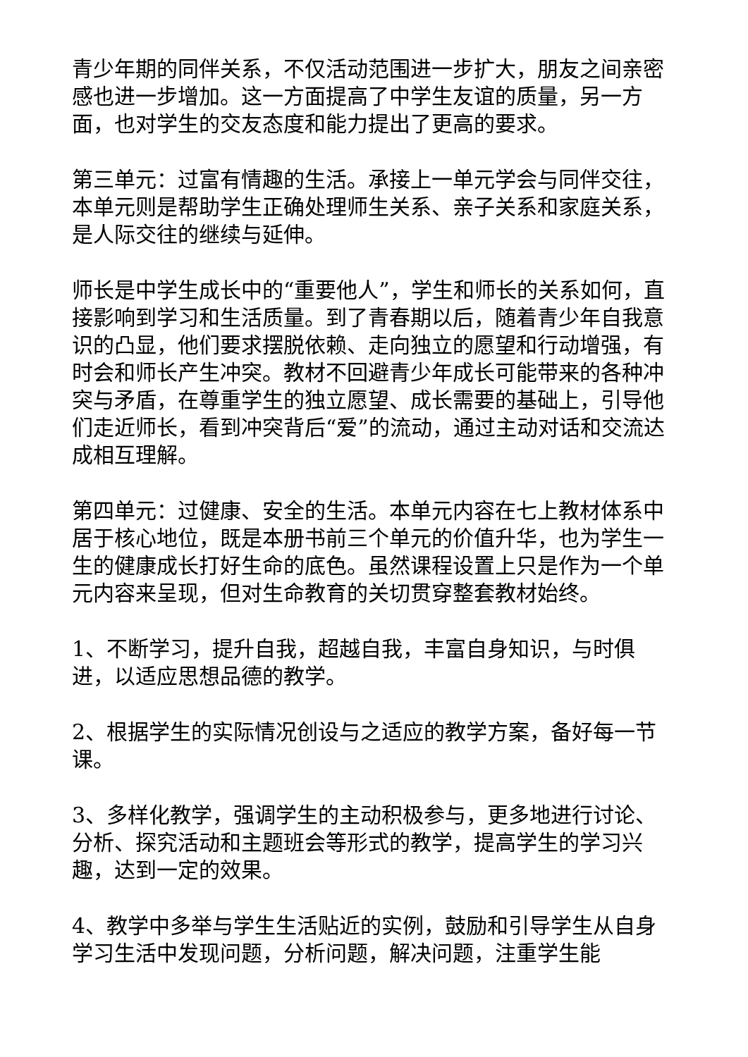青少年期的同伴关系，不仅活动范围进一步扩大，朋友之间亲密感也进一步增加。这一方面提高了中学生友谊的质量，另一方面，也对学生的交友态度和能力提出了更高的要求。
第三单元：过富有情趣的生活。承接上一单元学会与同伴交往，本单元则是帮助学生正确处理师生关系、亲子关系和家庭关系，是人际交往的继续与延伸。
师长是中学生成长中的“重要他人”，学生和师长的关系如何，直接影响到学习和生活质量。到了青春期以后，随着青少年自我意识的凸显，他们要求摆脱依赖、走向独立的愿望和行动增强，有时会和师长产生冲突。教材不回避青少年成长可能带来的各种冲突与矛盾，在尊重学生的独立愿望、成长需要的基础上，引导他们走近师长，看到冲突背后“爱”的流动，通过主动对话和交流达成相互理解。
第四单元：过健康、安全的生活。本单元内容在七上教材体系中居于核心地位，既是本册书前三个单元的价值升华，也为学生一生的健康成长打好生命的底色。虽然课程设置上只是作为一个单元内容来呈现，但对生命教育的关切贯穿整套教材始终。
1、不断学习，提升自我，超越自我，丰富自身知识，与时俱进，以适应思想品德的教学。
2、根据学生的实际情况创设与之适应的教学方案，备好每一节课。
3、多样化教学，强调学生的主动积极参与，更多地进行讨论、分析、探究活动和主题班会等形式的教学，提高学生的学习兴趣，达到一定的效果。
4、教学中多举与学生生活贴近的实例，鼓励和引导学生从自身学习生活中发现问题，分析问题，解决问题，注重学生能